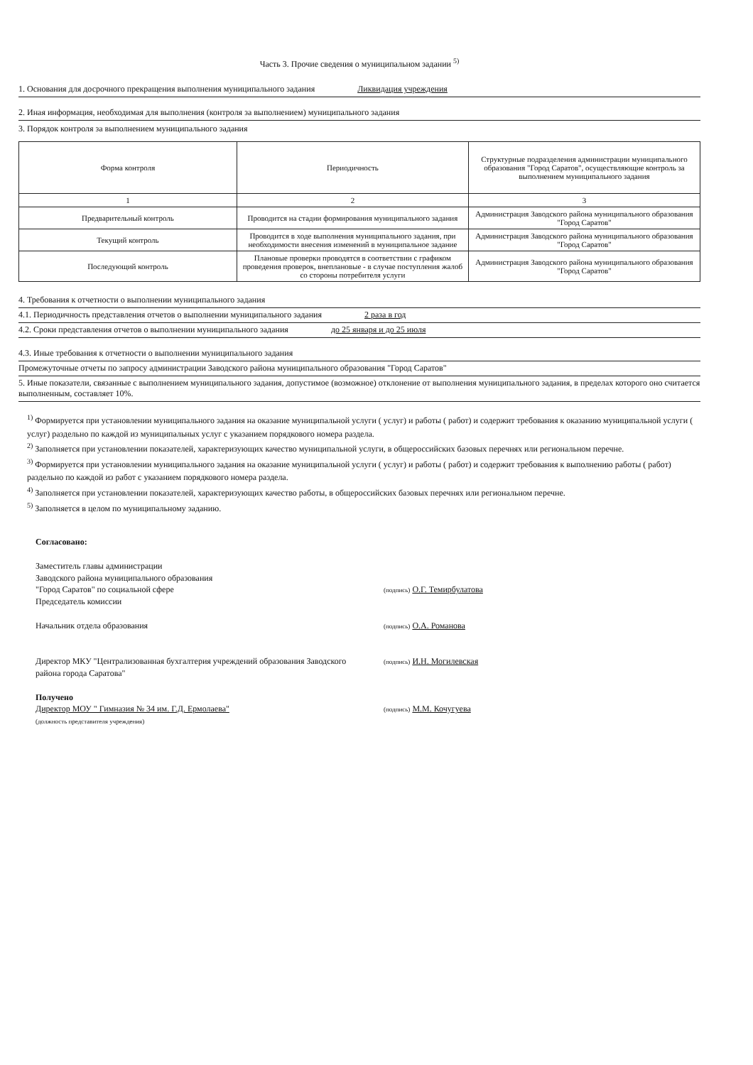Часть 3. Прочие сведения о муниципальном задании <sup>5)</sup>
1. Основания для досрочного прекращения выполнения муниципального задания Ликвидация учреждения
2. Иная информация, необходимая для выполнения (контроля за выполнением) муниципального задания
3. Порядок контроля за выполнением муниципального задания
| Форма контроля | Периодичность | Структурные подразделения администрации муниципального образования "Город Саратов", осуществляющие контроль за выполнением муниципального задания |
| --- | --- | --- |
| 1 | 2 | 3 |
| Предварительный контроль | Проводится на стадии формирования муниципального задания | Администрация Заводского района муниципального образования "Город Саратов" |
| Текущий контроль | Проводится в ходе выполнения муниципального задания, при необходимости внесения изменений в муниципальное задание | Администрация Заводского района муниципального образования "Город Саратов" |
| Последующий контроль | Плановые проверки проводятся в соответствии с графиком проведения проверок, внеплановые - в случае поступления жалоб со стороны потребителя услуги | Администрация Заводского района муниципального образования "Город Саратов" |
4. Требования к отчетности о выполнении муниципального задания
4.1. Периодичность представления отчетов о выполнении муниципального задания 2 раза в год
4.2. Сроки представления отчетов о выполнении муниципального задания до 25 января и до 25 июля
4.3. Иные требования к отчетности о выполнении муниципального задания
Промежуточные отчеты по запросу администрации Заводского района муниципального образования "Город Саратов"
5. Иные показатели, связанные с выполнением муниципального задания, допустимое (возможное) отклонение от выполнения муниципального задания, в пределах которого оно считается выполненным, составляет 10%.
<sup>1)</sup> Формируется при установлении муниципального задания на оказание муниципальной услуги ( услуг) и работы ( работ) и содержит требования к оказанию муниципальной услуги ( услуг) раздельно по каждой из муниципальных услуг с указанием порядкового номера раздела.
<sup>2)</sup> Заполняется при установлении показателей, характеризующих качество муниципальной услуги, в общероссийских базовых перечнях или региональном перечне.
<sup>3)</sup> Формируется при установлении муниципального задания на оказание муниципальной услуги ( услуг) и работы ( работ) и содержит требования к выполнению работы ( работ) раздельно по каждой из работ с указанием порядкового номера раздела.
<sup>4)</sup> Заполняется при установлении показателей, характеризующих качество работы, в общероссийских базовых перечнях или региональном перечне.
<sup>5)</sup> Заполняется в целом по муниципальному заданию.
Согласовано:
Заместитель главы администрации
Заводского района муниципального образования
"Город Саратов" по социальной сфере
Председатель комиссии
(подпись) О.Г. Темирбулатова
Начальник отдела образования
(подпись) О.А. Романова
Директор МКУ "Централизованная бухгалтерия учреждений образования Заводского района города Саратова"
(подпись) И.Н. Могилевская
Получено
Директор МОУ " Гимназия № 34 им. Г.Д. Ермолаева"
(должность представителя учреждения)
(подпись) М.М. Кочугуева